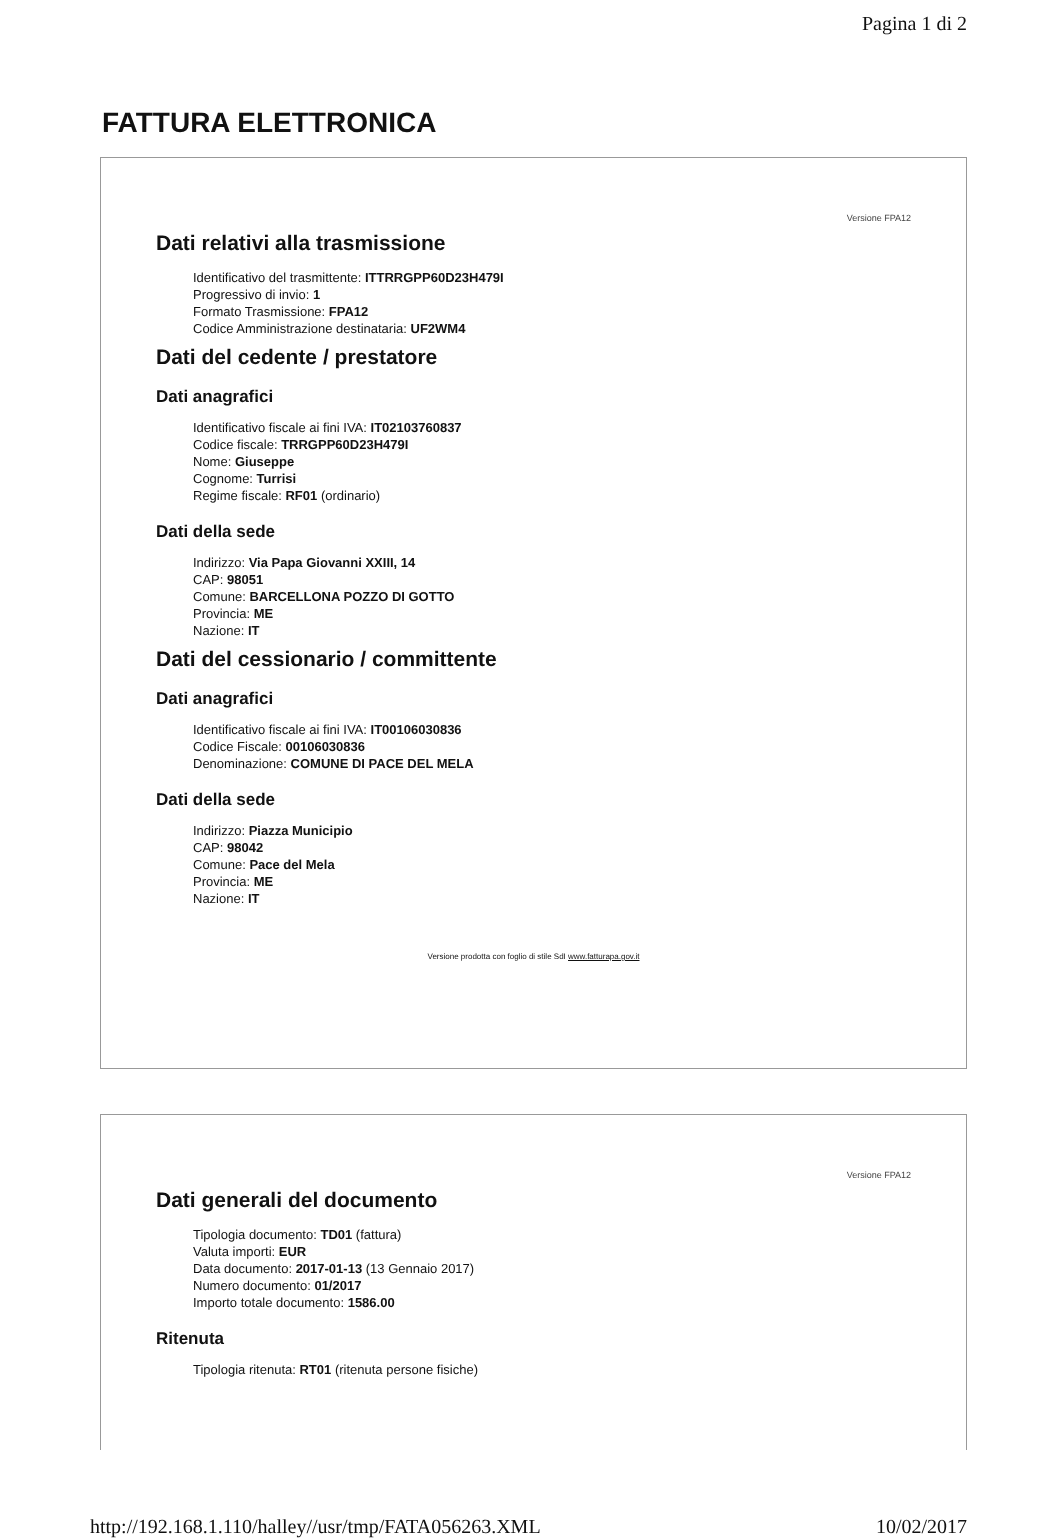Pagina 1 di 2
FATTURA ELETTRONICA
Versione FPA12
Dati relativi alla trasmissione
Identificativo del trasmittente: ITTRRGPP60D23H479I
Progressivo di invio: 1
Formato Trasmissione: FPA12
Codice Amministrazione destinataria: UF2WM4
Dati del cedente / prestatore
Dati anagrafici
Identificativo fiscale ai fini IVA: IT02103760837
Codice fiscale: TRRGPP60D23H479I
Nome: Giuseppe
Cognome: Turrisi
Regime fiscale: RF01 (ordinario)
Dati della sede
Indirizzo: Via Papa Giovanni XXIII, 14
CAP: 98051
Comune: BARCELLONA POZZO DI GOTTO
Provincia: ME
Nazione: IT
Dati del cessionario / committente
Dati anagrafici
Identificativo fiscale ai fini IVA: IT00106030836
Codice Fiscale: 00106030836
Denominazione: COMUNE DI PACE DEL MELA
Dati della sede
Indirizzo: Piazza Municipio
CAP: 98042
Comune: Pace del Mela
Provincia: ME
Nazione: IT
Versione prodotta con foglio di stile SdI www.fatturapa.gov.it
Versione FPA12
Dati generali del documento
Tipologia documento: TD01 (fattura)
Valuta importi: EUR
Data documento: 2017-01-13 (13 Gennaio 2017)
Numero documento: 01/2017
Importo totale documento: 1586.00
Ritenuta
Tipologia ritenuta: RT01 (ritenuta persone fisiche)
http://192.168.1.110/halley//usr/tmp/FATA056263.XML 10/02/2017